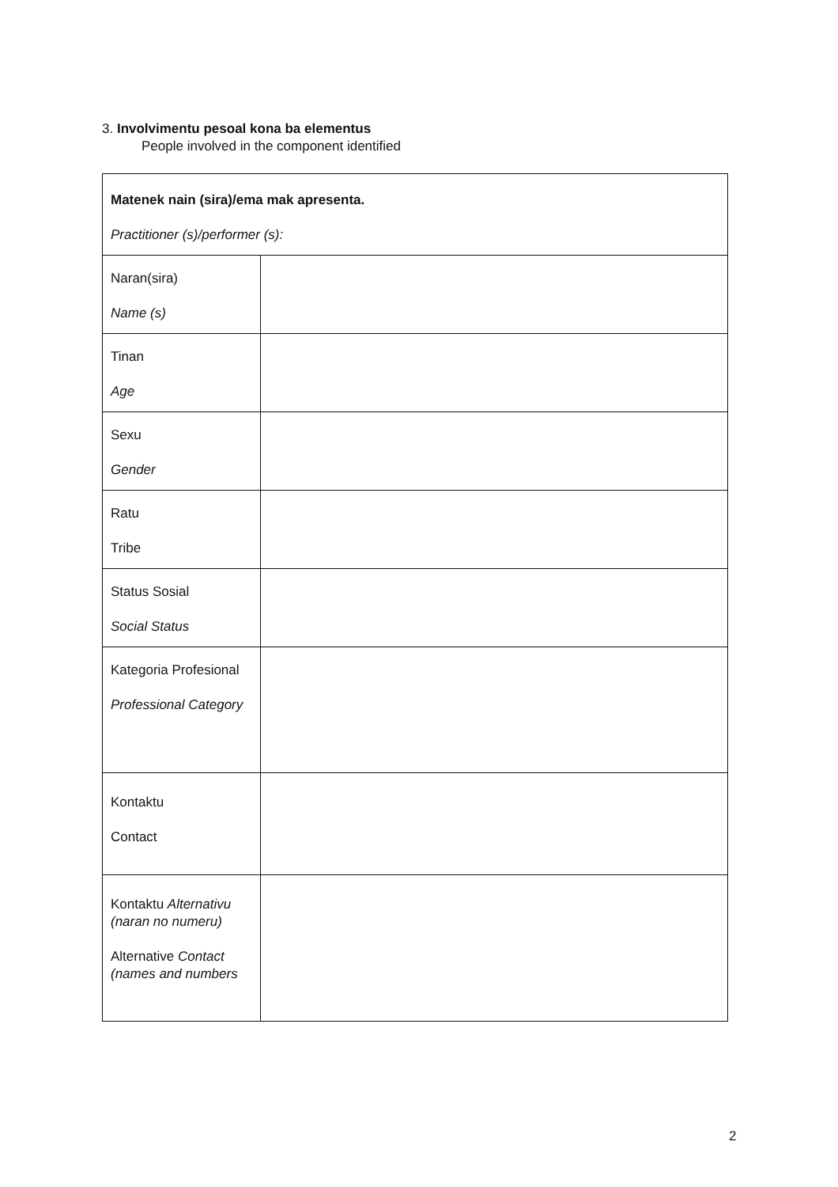3. Involvimentu pesoal kona ba elementus
People involved in the component identified
| Matenek nain (sira)/ema mak apresenta. Practitioner (s)/performer (s): | |
| Naran(sira) Name (s) | |
| Tinan Age | |
| Sexu Gender | |
| Ratu Tribe | |
| Status Sosial Social Status | |
| Kategoria Profesional Professional Category | |
| Kontaktu Contact | |
| Kontaktu Alternativu (naran no numeru) Alternative Contact (names and numbers | |
2